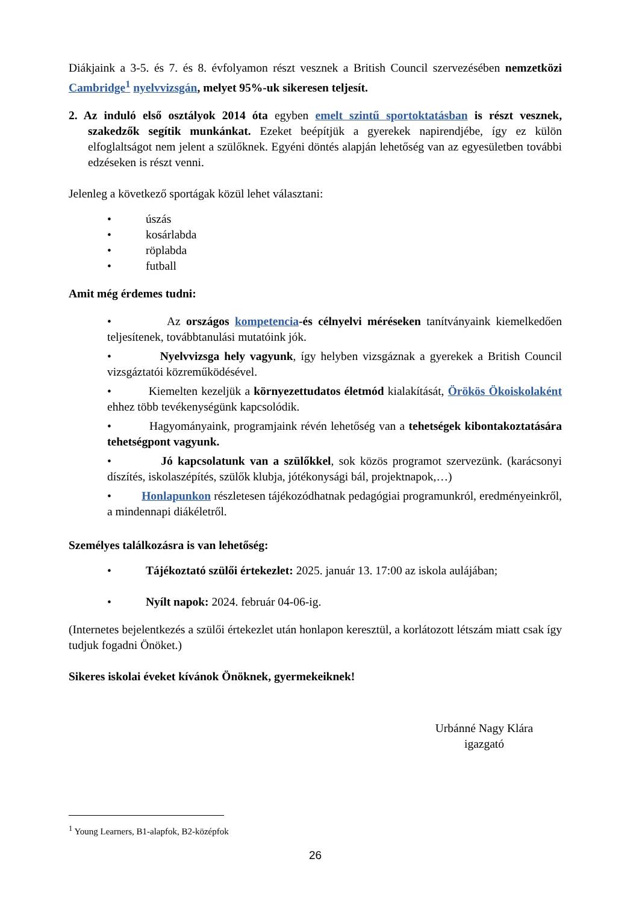Diákjaink a 3-5. és 7. és 8. évfolyamon részt vesznek a British Council szervezésében nemzetközi Cambridge<sup>1</sup> nyelvvizsgán, melyet 95%-uk sikeresen teljesít.
2. Az induló első osztályok 2014 óta egyben emelt szintű sportoktatásban is részt vesznek, szakedzők segítik munkánkat. Ezeket beépítjük a gyerekek napirendjébe, így ez külön elfoglaltságot nem jelent a szülőknek. Egyéni döntés alapján lehetőség van az egyesületben további edzéseken is részt venni.
Jelenleg a következő sportágak közül lehet választani:
• úszás
• kosárlabda
• röplabda
• futball
Amit még érdemes tudni:
• Az országos kompetencia-és célnyelvi méréseken tanítványaink kiemelkedően teljesítenek, továbbtanulási mutatóink jók.
• Nyelvvizsga hely vagyunk, így helyben vizsgáznak a gyerekek a British Council vizsgáztatói közreműködésével.
• Kiemelten kezeljük a környezettudatos életmód kialakítását, Örökös Ökoiskolaként ehhez több tevékenységünk kapcsolódik.
• Hagyományaink, programjaink révén lehetőség van a tehetségek kibontakoztatására tehetségpont vagyunk.
• Jó kapcsolatunk van a szülőkkel, sok közös programot szervezünk. (karácsonyi díszítés, iskolaszépítés, szülők klubja, jótékonysági bál, projektnapok,…)
• Honlapunkon részletesen tájékozódhatnak pedagógiai programunkról, eredményeinkről, a mindennapi diákéletről.
Személyes találkozásra is van lehetőség:
• Tájékoztató szülői értekezlet: 2025. január 13. 17:00 az iskola aulájában;
• Nyílt napok: 2024. február 04-06-ig.
(Internetes bejelentkezés a szülői értekezlet után honlapon keresztül, a korlátozott létszám miatt csak így tudjuk fogadni Önöket.)
Sikeres iskolai éveket kívánok Önöknek, gyermekeiknek!
Urbánné Nagy Klára
igazgató
<sup>1</sup> Young Learners, B1-alapfok, B2-középfok
26